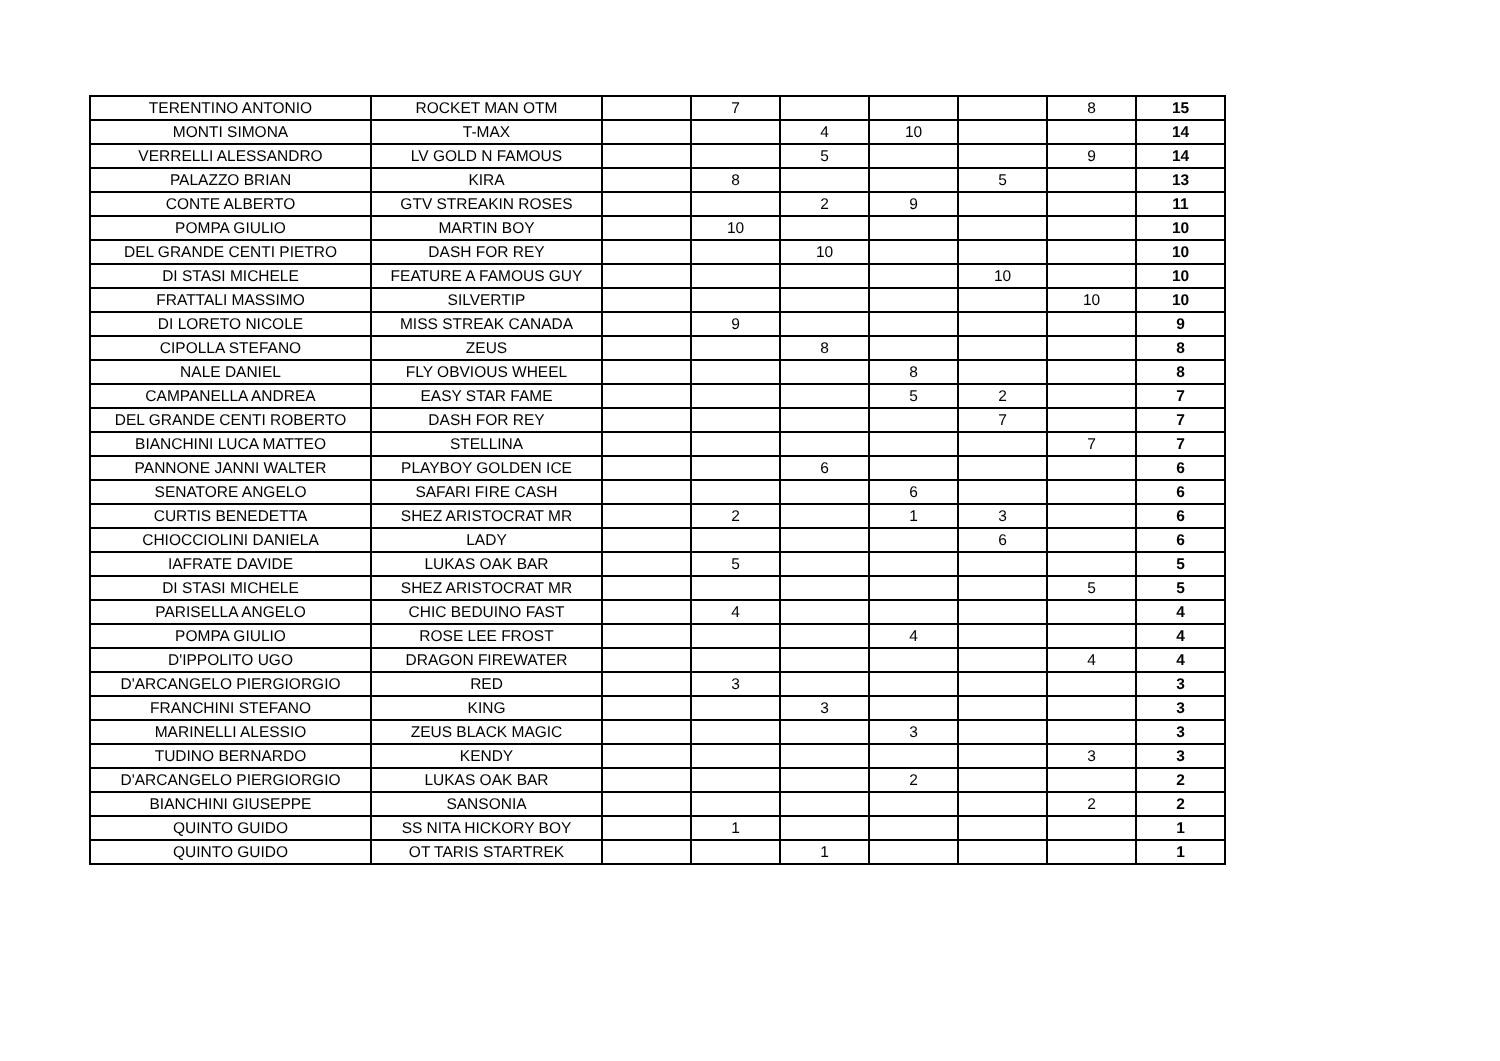| TERENTINO ANTONIO | ROCKET MAN OTM | | 7 | | | | 8 | 15 |
| MONTI SIMONA | T-MAX | | | 4 | 10 | | | 14 |
| VERRELLI ALESSANDRO | LV GOLD N FAMOUS | | | 5 | | | 9 | 14 |
| PALAZZO BRIAN | KIRA | | 8 | | | 5 | | 13 |
| CONTE ALBERTO | GTV STREAKIN ROSES | | | 2 | 9 | | | 11 |
| POMPA GIULIO | MARTIN BOY | | 10 | | | | | 10 |
| DEL GRANDE CENTI PIETRO | DASH FOR REY | | | 10 | | | | 10 |
| DI STASI MICHELE | FEATURE A FAMOUS GUY | | | | | 10 | | 10 |
| FRATTALI MASSIMO | SILVERTIP | | | | | | 10 | 10 |
| DI LORETO NICOLE | MISS STREAK CANADA | | 9 | | | | | 9 |
| CIPOLLA STEFANO | ZEUS | | | 8 | | | | 8 |
| NALE DANIEL | FLY OBVIOUS WHEEL | | | | 8 | | | 8 |
| CAMPANELLA ANDREA | EASY STAR FAME | | | | 5 | 2 | | 7 |
| DEL GRANDE CENTI ROBERTO | DASH FOR REY | | | | | 7 | | 7 |
| BIANCHINI LUCA MATTEO | STELLINA | | | | | | 7 | 7 |
| PANNONE JANNI WALTER | PLAYBOY GOLDEN ICE | | | 6 | | | | 6 |
| SENATORE ANGELO | SAFARI FIRE CASH | | | | 6 | | | 6 |
| CURTIS BENEDETTA | SHEZ ARISTOCRAT MR | | 2 | | 1 | 3 | | 6 |
| CHIOCCIOLINI DANIELA | LADY | | | | | 6 | | 6 |
| IAFRATE DAVIDE | LUKAS OAK BAR | | 5 | | | | | 5 |
| DI STASI MICHELE | SHEZ ARISTOCRAT MR | | | | | | 5 | 5 |
| PARISELLA ANGELO | CHIC BEDUINO FAST | | 4 | | | | | 4 |
| POMPA GIULIO | ROSE LEE FROST | | | | 4 | | | 4 |
| D'IPPOLITO UGO | DRAGON FIREWATER | | | | | | 4 | 4 |
| D'ARCANGELO PIERGIORGIO | RED | | 3 | | | | | 3 |
| FRANCHINI STEFANO | KING | | | 3 | | | | 3 |
| MARINELLI ALESSIO | ZEUS BLACK MAGIC | | | | 3 | | | 3 |
| TUDINO BERNARDO | KENDY | | | | | | 3 | 3 |
| D'ARCANGELO PIERGIORGIO | LUKAS OAK BAR | | | | 2 | | | 2 |
| BIANCHINI GIUSEPPE | SANSONIA | | | | | | 2 | 2 |
| QUINTO GUIDO | SS NITA HICKORY BOY | | 1 | | | | | 1 |
| QUINTO GUIDO | OT TARIS STARTREK | | | 1 | | | | 1 |